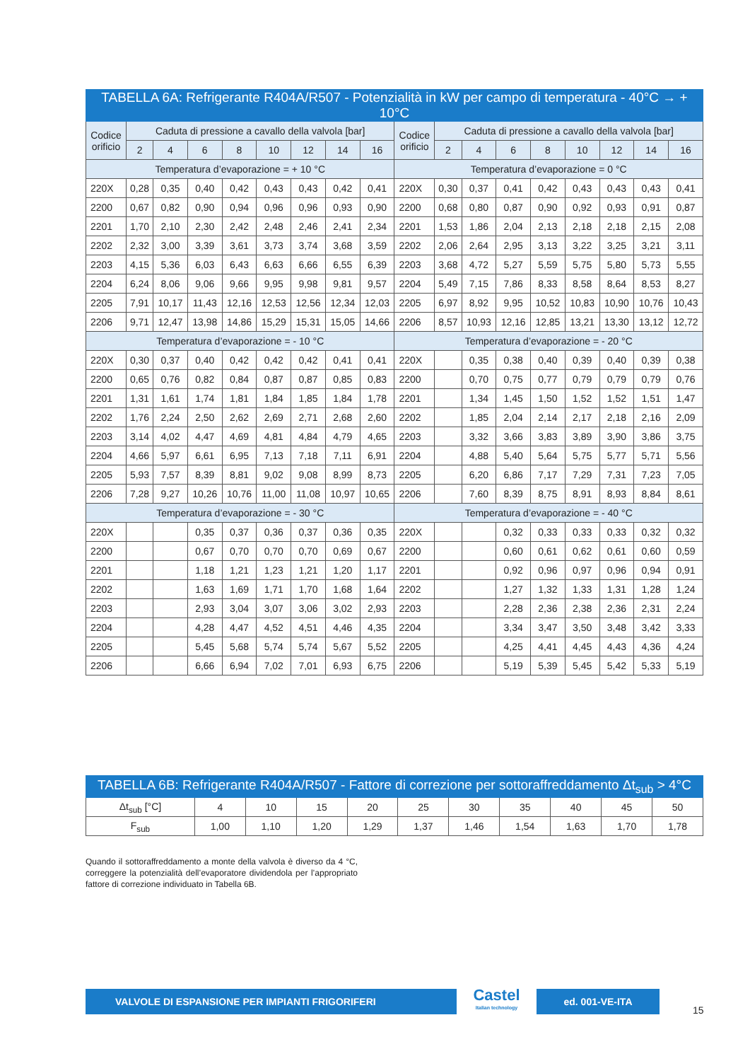| TABELLA 6A: Refrigerante R404A/R507 - Potenzialità in kW per campo di temperatura - 40°C → + 10°C | | | | | | | | | | | | | | | | | |
| --- | --- | --- | --- | --- | --- | --- | --- | --- | --- | --- | --- | --- | --- | --- | --- | --- | --- |
| Codice orificio | Caduta di pressione a cavallo della valvola [bar] | | | | | | | | Codice orificio | Caduta di pressione a cavallo della valvola [bar] | | | | | | | |
| | 2 | 4 | 6 | 8 | 10 | 12 | 14 | 16 | | 2 | 4 | 6 | 8 | 10 | 12 | 14 | 16 |
| Temperatura d’evaporazione = + 10 °C | | | | | | | | | Temperatura d’evaporazione = 0 °C | | | | | | | | |
| 220X | 0,28 | 0,35 | 0,40 | 0,42 | 0,43 | 0,43 | 0,42 | 0,41 | 220X | 0,30 | 0,37 | 0,41 | 0,42 | 0,43 | 0,43 | 0,43 | 0,41 |
| 2200 | 0,67 | 0,82 | 0,90 | 0,94 | 0,96 | 0,96 | 0,93 | 0,90 | 2200 | 0,68 | 0,80 | 0,87 | 0,90 | 0,92 | 0,93 | 0,91 | 0,87 |
| 2201 | 1,70 | 2,10 | 2,30 | 2,42 | 2,48 | 2,46 | 2,41 | 2,34 | 2201 | 1,53 | 1,86 | 2,04 | 2,13 | 2,18 | 2,18 | 2,15 | 2,08 |
| 2202 | 2,32 | 3,00 | 3,39 | 3,61 | 3,73 | 3,74 | 3,68 | 3,59 | 2202 | 2,06 | 2,64 | 2,95 | 3,13 | 3,22 | 3,25 | 3,21 | 3,11 |
| 2203 | 4,15 | 5,36 | 6,03 | 6,43 | 6,63 | 6,66 | 6,55 | 6,39 | 2203 | 3,68 | 4,72 | 5,27 | 5,59 | 5,75 | 5,80 | 5,73 | 5,55 |
| 2204 | 6,24 | 8,06 | 9,06 | 9,66 | 9,95 | 9,98 | 9,81 | 9,57 | 2204 | 5,49 | 7,15 | 7,86 | 8,33 | 8,58 | 8,64 | 8,53 | 8,27 |
| 2205 | 7,91 | 10,17 | 11,43 | 12,16 | 12,53 | 12,56 | 12,34 | 12,03 | 2205 | 6,97 | 8,92 | 9,95 | 10,52 | 10,83 | 10,90 | 10,76 | 10,43 |
| 2206 | 9,71 | 12,47 | 13,98 | 14,86 | 15,29 | 15,31 | 15,05 | 14,66 | 2206 | 8,57 | 10,93 | 12,16 | 12,85 | 13,21 | 13,30 | 13,12 | 12,72 |
| Temperatura d’evaporazione = - 10 °C | | | | | | | | | Temperatura d’evaporazione = - 20 °C | | | | | | | | |
| 220X | 0,30 | 0,37 | 0,40 | 0,42 | 0,42 | 0,42 | 0,41 | 0,41 | 220X | | 0,35 | 0,38 | 0,40 | 0,39 | 0,40 | 0,39 | 0,38 |
| 2200 | 0,65 | 0,76 | 0,82 | 0,84 | 0,87 | 0,87 | 0,85 | 0,83 | 2200 | | 0,70 | 0,75 | 0,77 | 0,79 | 0,79 | 0,79 | 0,76 |
| 2201 | 1,31 | 1,61 | 1,74 | 1,81 | 1,84 | 1,85 | 1,84 | 1,78 | 2201 | | 1,34 | 1,45 | 1,50 | 1,52 | 1,52 | 1,51 | 1,47 |
| 2202 | 1,76 | 2,24 | 2,50 | 2,62 | 2,69 | 2,71 | 2,68 | 2,60 | 2202 | | 1,85 | 2,04 | 2,14 | 2,17 | 2,18 | 2,16 | 2,09 |
| 2203 | 3,14 | 4,02 | 4,47 | 4,69 | 4,81 | 4,84 | 4,79 | 4,65 | 2203 | | 3,32 | 3,66 | 3,83 | 3,89 | 3,90 | 3,86 | 3,75 |
| 2204 | 4,66 | 5,97 | 6,61 | 6,95 | 7,13 | 7,18 | 7,11 | 6,91 | 2204 | | 4,88 | 5,40 | 5,64 | 5,75 | 5,77 | 5,71 | 5,56 |
| 2205 | 5,93 | 7,57 | 8,39 | 8,81 | 9,02 | 9,08 | 8,99 | 8,73 | 2205 | | 6,20 | 6,86 | 7,17 | 7,29 | 7,31 | 7,23 | 7,05 |
| 2206 | 7,28 | 9,27 | 10,26 | 10,76 | 11,00 | 11,08 | 10,97 | 10,65 | 2206 | | 7,60 | 8,39 | 8,75 | 8,91 | 8,93 | 8,84 | 8,61 |
| Temperatura d’evaporazione = - 30 °C | | | | | | | | | Temperatura d’evaporazione = - 40 °C | | | | | | | | |
| 220X | | | 0,35 | 0,37 | 0,36 | 0,37 | 0,36 | 0,35 | 220X | | | 0,32 | 0,33 | 0,33 | 0,33 | 0,32 | 0,32 |
| 2200 | | | 0,67 | 0,70 | 0,70 | 0,70 | 0,69 | 0,67 | 2200 | | | 0,60 | 0,61 | 0,62 | 0,61 | 0,60 | 0,59 |
| 2201 | | | 1,18 | 1,21 | 1,23 | 1,21 | 1,20 | 1,17 | 2201 | | | 0,92 | 0,96 | 0,97 | 0,96 | 0,94 | 0,91 |
| 2202 | | | 1,63 | 1,69 | 1,71 | 1,70 | 1,68 | 1,64 | 2202 | | | 1,27 | 1,32 | 1,33 | 1,31 | 1,28 | 1,24 |
| 2203 | | | 2,93 | 3,04 | 3,07 | 3,06 | 3,02 | 2,93 | 2203 | | | 2,28 | 2,36 | 2,38 | 2,36 | 2,31 | 2,24 |
| 2204 | | | 4,28 | 4,47 | 4,52 | 4,51 | 4,46 | 4,35 | 2204 | | | 3,34 | 3,47 | 3,50 | 3,48 | 3,42 | 3,33 |
| 2205 | | | 5,45 | 5,68 | 5,74 | 5,74 | 5,67 | 5,52 | 2205 | | | 4,25 | 4,41 | 4,45 | 4,43 | 4,36 | 4,24 |
| 2206 | | | 6,66 | 6,94 | 7,02 | 7,01 | 6,93 | 6,75 | 2206 | | | 5,19 | 5,39 | 5,45 | 5,42 | 5,33 | 5,19 |
| TABELLA 6B: Refrigerante R404A/R507 - Fattore di correzione per sottoraffreddamento Δt<sub>sub</sub> > 4°C | | | | | | | | | | |
| --- | --- | --- | --- | --- | --- | --- | --- | --- | --- | --- |
| Δt<sub>sub</sub> [°C] | 4 | 10 | 15 | 20 | 25 | 30 | 35 | 40 | 45 | 50 |
| F<sub>sub</sub> | 1,00 | 1,10 | 1,20 | 1,29 | 1,37 | 1,46 | 1,54 | 1,63 | 1,70 | 1,78 |
Quando il sottoraffreddamento a monte della valvola è diverso da 4 °C, correggere la potenzialità dell’evaporatore dividendola per l’appropriato fattore di correzione individuato in Tabella 6B.
VALVOLE DI ESPANSIONE PER IMPIANTI FRIGORIFERI
Castel
Italian technology
ed. 001-VE-ITA
15